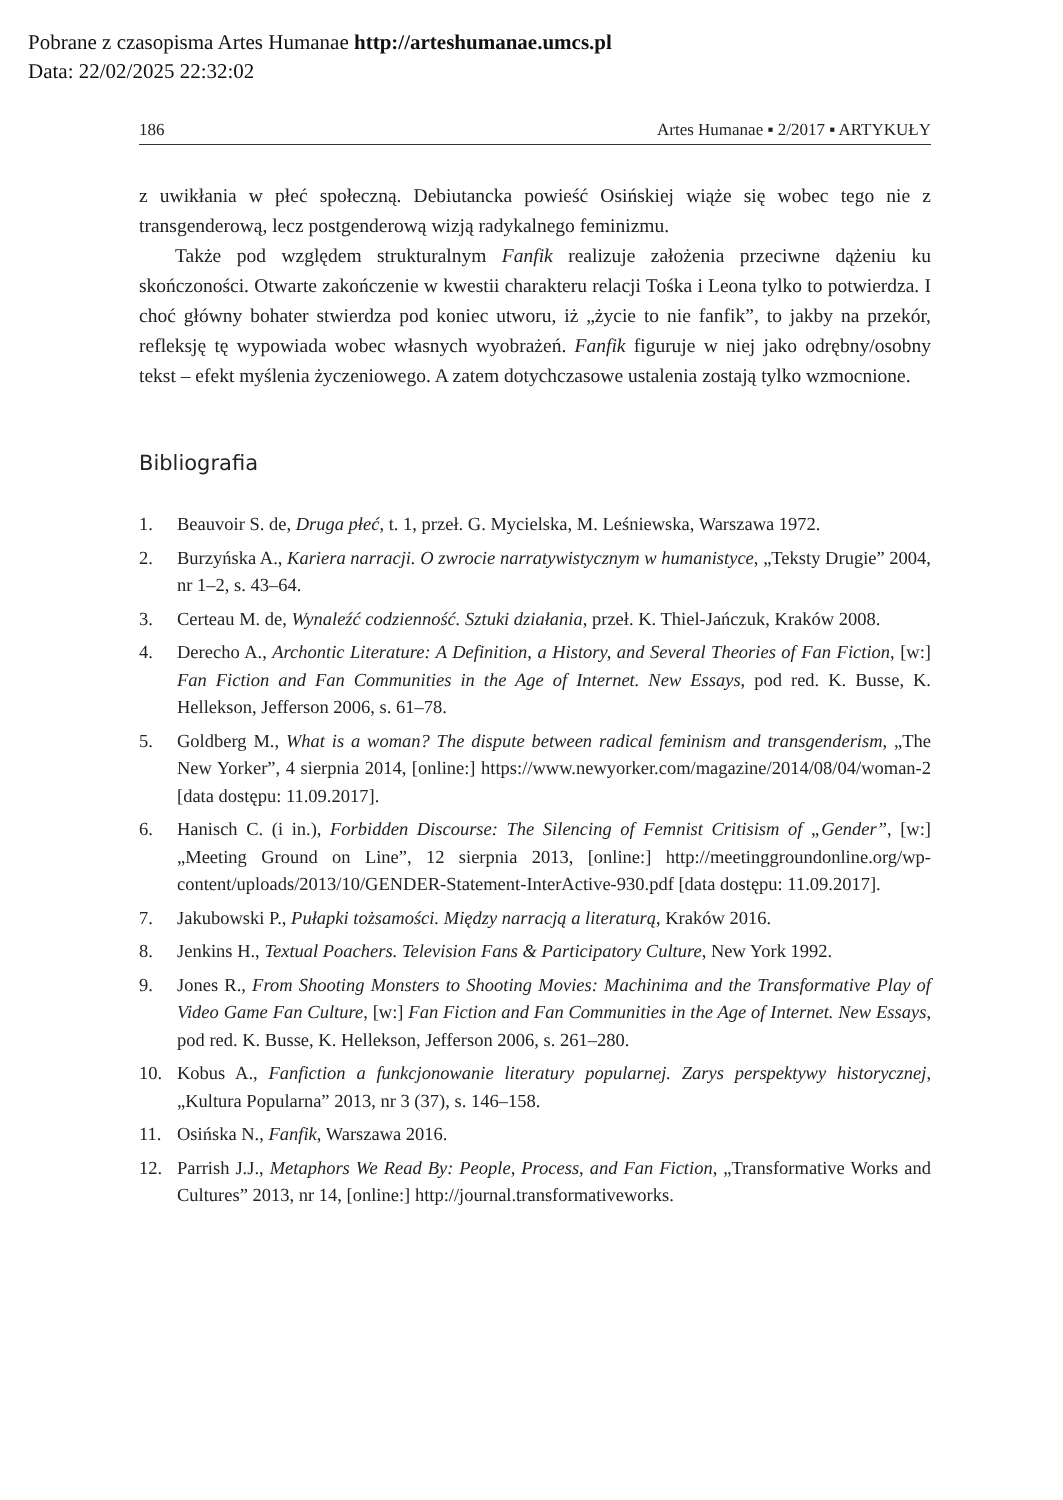Pobrane z czasopisma Artes Humanae http://arteshumanae.umcs.pl
Data: 22/02/2025 22:32:02
186 Artes Humanae ▪ 2/2017 ▪ ARTYKUŁY
z uwikłania w płeć społeczną. Debiutancka powieść Osińskiej wiąże się wobec tego nie z transgenderową, lecz postgenderową wizją radykalnego feminizmu.
Także pod względem strukturalnym Fanfik realizuje założenia przeciwne dążeniu ku skończoności. Otwarte zakończenie w kwestii charakteru relacji Tośka i Leona tylko to potwierdza. I choć główny bohater stwierdza pod koniec utworu, iż „życie to nie fanfik”, to jakby na przekór, refleksję tę wypowiada wobec własnych wyobrażeń. Fanfik figuruje w niej jako odrębny/osobny tekst – efekt myślenia życzeniowego. A zatem dotychczasowe ustalenia zostają tylko wzmocnione.
Bibliografia
1. Beauvoir S. de, Druga płeć, t. 1, przeł. G. Mycielska, M. Leśniewska, Warszawa 1972.
2. Burzyńska A., Kariera narracji. O zwrocie narratywistycznym w humanistyce, „Teksty Drugie” 2004, nr 1–2, s. 43–64.
3. Certeau M. de, Wynaleźć codzienność. Sztuki działania, przeł. K. Thiel-Jańczuk, Kraków 2008.
4. Derecho A., Archontic Literature: A Definition, a History, and Several Theories of Fan Fiction, [w:] Fan Fiction and Fan Communities in the Age of Internet. New Essays, pod red. K. Busse, K. Hellekson, Jefferson 2006, s. 61–78.
5. Goldberg M., What is a woman? The dispute between radical feminism and transgenderism, „The New Yorker”, 4 sierpnia 2014, [online:] https://www.newyorker.com/magazine/2014/08/04/woman-2 [data dostępu: 11.09.2017].
6. Hanisch C. (i in.), Forbidden Discourse: The Silencing of Femnist Critisism of „Gender”, [w:] „Meeting Ground on Line”, 12 sierpnia 2013, [online:] http://meetinggroundonline.org/wp-content/uploads/2013/10/GENDER-Statement-InterActive-930.pdf [data dostępu: 11.09.2017].
7. Jakubowski P., Pułapki tożsamości. Między narracją a literaturą, Kraków 2016.
8. Jenkins H., Textual Poachers. Television Fans & Participatory Culture, New York 1992.
9. Jones R., From Shooting Monsters to Shooting Movies: Machinima and the Transformative Play of Video Game Fan Culture, [w:] Fan Fiction and Fan Communities in the Age of Internet. New Essays, pod red. K. Busse, K. Hellekson, Jefferson 2006, s. 261–280.
10. Kobus A., Fanfiction a funkcjonowanie literatury popularnej. Zarys perspektywy historycznej, „Kultura Popularna” 2013, nr 3 (37), s. 146–158.
11. Osińska N., Fanfik, Warszawa 2016.
12. Parrish J.J., Metaphors We Read By: People, Process, and Fan Fiction, „Transformative Works and Cultures” 2013, nr 14, [online:] http://journal.transformativeworks.